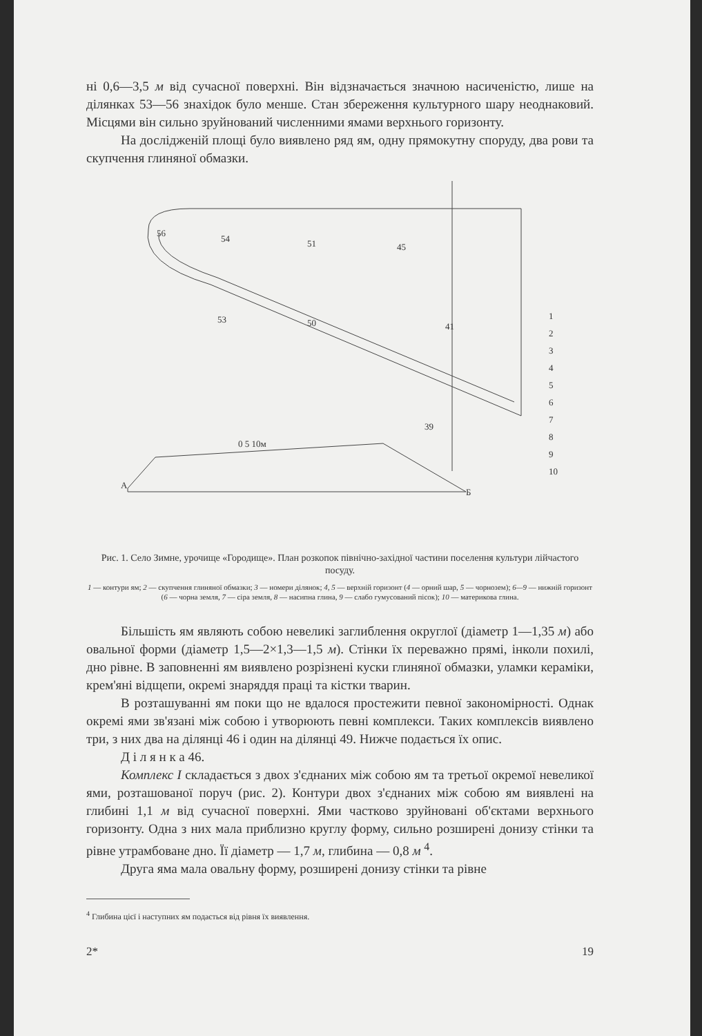ні 0,6—3,5 м від сучасної поверхні. Він відзначається значною насиченістю, лише на ділянках 53—56 знахідок було менше. Стан збереження культурного шару неоднаковий. Місцями він сильно зруйнований численними ямами верхнього горизонту.
На дослідженій площі було виявлено ряд ям, одну прямокутну споруду, два рови та скупчення глиняної обмазки.
56
54
51
53
50
45
41
39
0 5 10м
А
Б
1
2
3
4
5
6
7
8
9
10
Рис. 1. Село Зимне, урочище «Городище». План розкопок північно-західної частини поселення культури лійчастого посуду.
1 — контури ям; 2 — скупчення глиняної обмазки; 3 — номери ділянок; 4, 5 — верхній горизонт (4 — орний шар, 5 — чорнозем); 6—9 — нижній горизонт (6 — чорна земля, 7 — сіра земля, 8 — насипна глина, 9 — слабо гумусований пісок); 10 — материкова глина.
Більшість ям являють собою невеликі заглиблення округлої (діаметр 1—1,35 м) або овальної форми (діаметр 1,5—2×1,3—1,5 м). Стінки їх переважно прямі, інколи похилі, дно рівне. В заповненні ям виявлено розрізнені куски глиняної обмазки, уламки кераміки, крем'яні відщепи, окремі знаряддя праці та кістки тварин.
В розташуванні ям поки що не вдалося простежити певної закономірності. Однак окремі ями зв'язані між собою і утворюють певні комплекси. Таких комплексів виявлено три, з них два на ділянці 46 і один на ділянці 49. Нижче подається їх опис.
Д і л я н к а 46.
Комплекс I складається з двох з'єднаних між собою ям та третьої окремої невеликої ями, розташованої поруч (рис. 2). Контури двох з'єднаних між собою ям виявлені на глибині 1,1 м від сучасної поверхні. Ями частково зруйновані об'єктами верхнього горизонту. Одна з них мала приблизно круглу форму, сильно розширені донизу стінки та рівне утрамбоване дно. Її діаметр — 1,7 м, глибина — 0,8 м <sup>4</sup>.
Друга яма мала овальну форму, розширені донизу стінки та рівне
<sup>4</sup> Глибина цієї і наступних ям подається від рівня їх виявлення.
2* 19